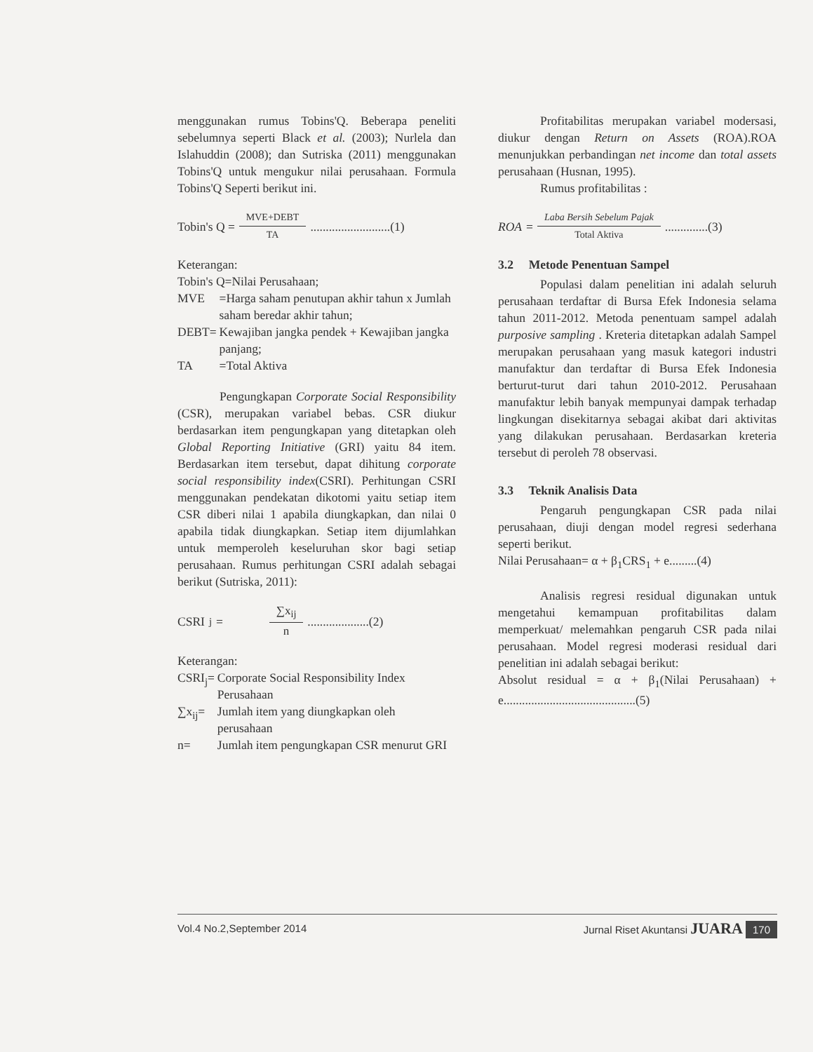menggunakan rumus Tobins'Q. Beberapa peneliti sebelumnya seperti Black et al. (2003); Nurlela dan Islahuddin (2008); dan Sutriska (2011) menggunakan Tobins'Q untuk mengukur nilai perusahaan. Formula Tobins'Q Seperti berikut ini.
Tobin's Q = MVE+DEBT TA ..........................(1)
Keterangan:
Tobin's Q=Nilai Perusahaan;
| MVE | =Harga saham penutupan akhir tahun x Jumlah saham beredar akhir tahun; |
| DEBT= | Kewajiban jangka pendek + Kewajiban jangka panjang; |
| TA | =Total Aktiva |
Pengungkapan Corporate Social Responsibility (CSR), merupakan variabel bebas. CSR diukur berdasarkan item pengungkapan yang ditetapkan oleh Global Reporting Initiative (GRI) yaitu 84 item. Berdasarkan item tersebut, dapat dihitung corporate social responsibility index(CSRI). Perhitungan CSRI menggunakan pendekatan dikotomi yaitu setiap item CSR diberi nilai 1 apabila diungkapkan, dan nilai 0 apabila tidak diungkapkan. Setiap item dijumlahkan untuk memperoleh keseluruhan skor bagi setiap perusahaan. Rumus perhitungan CSRI adalah sebagai berikut (Sutriska, 2011):
CSRI<sub>j</sub>= ∑x<sub>ij</sub> n ....................(2)
Keterangan:
| CSRI<sub>j</sub>= | Corporate Social Responsibility Index Perusahaan |
| ∑x<sub>ij</sub>= | Jumlah item yang diungkapkan oleh perusahaan |
| n= | Jumlah item pengungkapan CSR menurut GRI |
Profitabilitas merupakan variabel modersasi, diukur dengan Return on Assets (ROA).ROA menunjukkan perbandingan net income dan total assets perusahaan (Husnan, 1995).
Rumus profitabilitas :
ROA = Laba Bersih Sebelum Pajak Total Aktiva ..............(3)
3.2 Metode Penentuan Sampel
Populasi dalam penelitian ini adalah seluruh perusahaan terdaftar di Bursa Efek Indonesia selama tahun 2011-2012. Metoda penentuam sampel adalah purposive sampling . Kreteria ditetapkan adalah Sampel merupakan perusahaan yang masuk kategori industri manufaktur dan terdaftar di Bursa Efek Indonesia berturut-turut dari tahun 2010-2012. Perusahaan manufaktur lebih banyak mempunyai dampak terhadap lingkungan disekitarnya sebagai akibat dari aktivitas yang dilakukan perusahaan. Berdasarkan kreteria tersebut di peroleh 78 observasi.
3.3 Teknik Analisis Data
Pengaruh pengungkapan CSR pada nilai perusahaan, diuji dengan model regresi sederhana seperti berikut.
Nilai Perusahaan= α + β<sub>1</sub>CRS<sub>1</sub> + e.........(4)
Analisis regresi residual digunakan untuk mengetahui kemampuan profitabilitas dalam memperkuat/ melemahkan pengaruh CSR pada nilai perusahaan. Model regresi moderasi residual dari penelitian ini adalah sebagai berikut:
Absolut residual = α + β<sub>1</sub>(Nilai Perusahaan) + e...........................................(5)
Vol.4 No.2,September 2014 Jurnal Riset Akuntansi JUARA 170